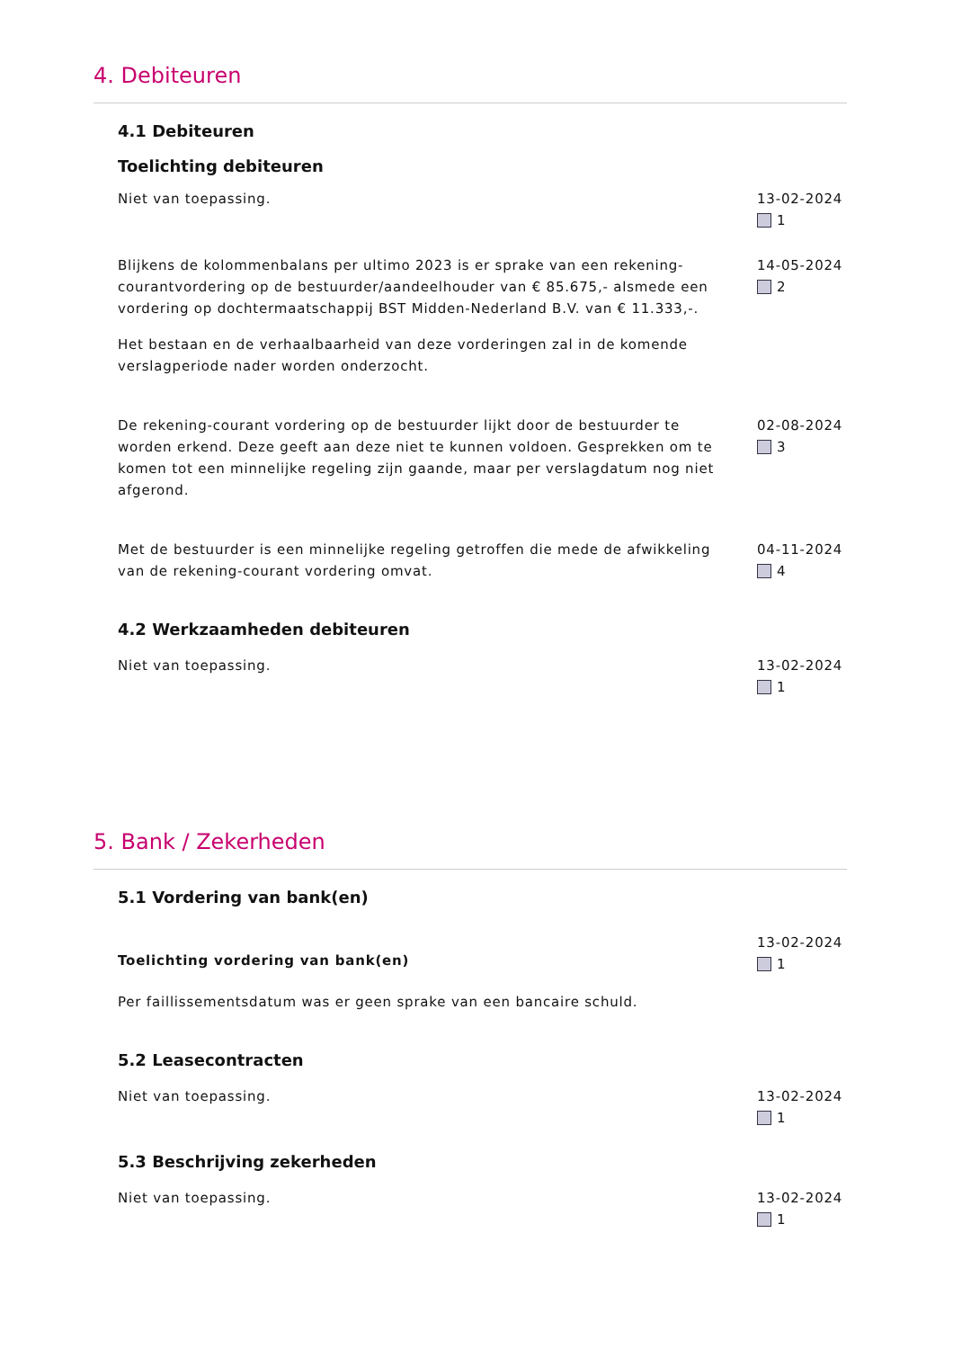4. Debiteuren
4.1 Debiteuren
Toelichting debiteuren
Niet van toepassing. 13-02-2024
1
Blijkens de kolommenbalans per ultimo 2023 is er sprake van een rekening-courantvordering op de bestuurder/aandeelhouder van € 85.675,- alsmede een vordering op dochtermaatschappij BST Midden-Nederland B.V. van € 11.333,-.
Het bestaan en de verhaalbaarheid van deze vorderingen zal in de komende verslagperiode nader worden onderzocht.
14-05-2024
2
De rekening-courant vordering op de bestuurder lijkt door de bestuurder te worden erkend. Deze geeft aan deze niet te kunnen voldoen. Gesprekken om te komen tot een minnelijke regeling zijn gaande, maar per verslagdatum nog niet afgerond.
02-08-2024
3
Met de bestuurder is een minnelijke regeling getroffen die mede de afwikkeling van de rekening-courant vordering omvat.
04-11-2024
4
4.2 Werkzaamheden debiteuren
Niet van toepassing. 13-02-2024
1
5. Bank / Zekerheden
5.1 Vordering van bank(en)
Toelichting vordering van bank(en)
Per faillissementsdatum was er geen sprake van een bancaire schuld.
13-02-2024
1
5.2 Leasecontracten
Niet van toepassing. 13-02-2024
1
5.3 Beschrijving zekerheden
Niet van toepassing. 13-02-2024
1